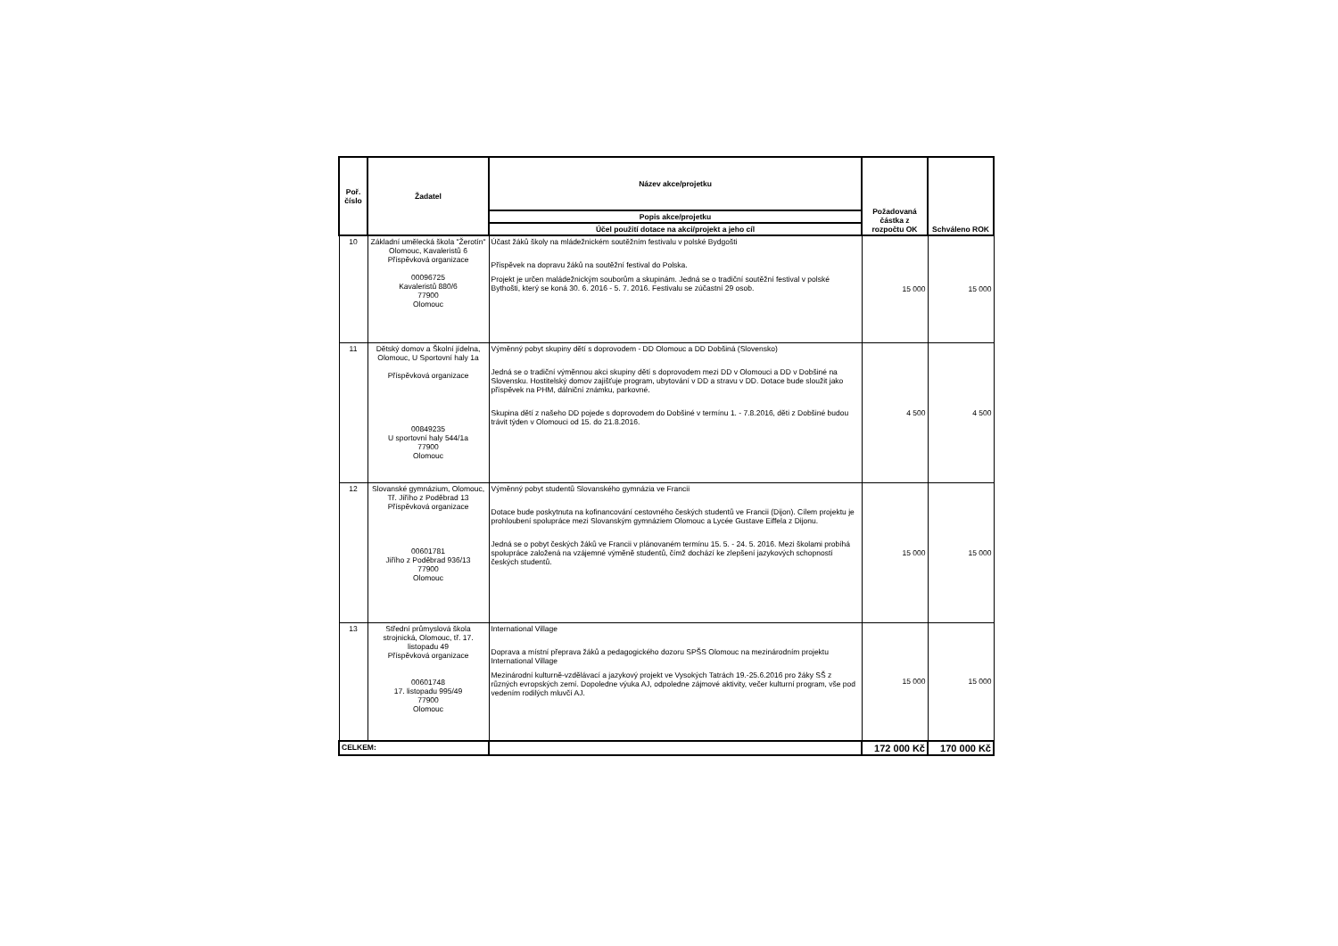| Poř. číslo | Žadatel | Název akce/projetku | Požadovaná částka z rozpočtu OK | Schváleno ROK |
| --- | --- | --- | --- | --- |
| | | Popis akce/projetku | | |
| | | Účel použití dotace na akci/projekt a jeho cíl | | |
| 10 | Základní umělecká škola "Žerotín" Olomouc, Kavaleristů 6 Příspěvková organizace 00096725 Kavaleristů 880/6 77900 Olomouc | Účast žáků školy na mládežnickém soutěžním festivalu v polské Bydgošti Příspěvek na dopravu žáků na soutěžní festival do Polska. Projekt je určen maládežnickým souborům a skupinám. Jedná se o tradiční soutěžní festival v polské Bythošti, který se koná 30. 6. 2016 - 5. 7. 2016. Festivalu se zúčastní 29 osob. | 15 000 | 15 000 |
| 11 | Dětský domov a Školní jídelna, Olomouc, U Sportovní haly 1a Příspěvková organizace 00849235 U sportovní haly 544/1a 77900 Olomouc | Výměnný pobyt skupiny dětí s doprovodem - DD Olomouc a DD Dobšiná (Slovensko) Jedná se o tradiční výměnnou akci skupiny dětí s doprovodem mezi DD v Olomouci a DD v Dobšiné na Slovensku. Hostitelský domov zajišťuje program, ubytování v DD a stravu v DD. Dotace bude sloužit jako příspěvek na PHM, dálniční známku, parkovné. Skupina dětí z našeho DD pojede s doprovodem do Dobšiné v termínu 1. - 7.8.2016, děti z Dobšiné budou trávit týden v Olomouci od 15. do 21.8.2016. | 4 500 | 4 500 |
| 12 | Slovanské gymnázium, Olomouc, Tř. Jiřího z Poděbrad 13 Příspěvková organizace 00601781 Jiřího z Poděbrad 936/13 77900 Olomouc | Výměnný pobyt studentů Slovanského gymnázia ve Francii Dotace bude poskytnuta na kofinancování cestovného českých studentů ve Francii (Dijon). Cílem projektu je prohloubení spolupráce mezi Slovanským gymnáziem Olomouc a Lycée Gustave Eiffela z Dijonu. Jedná se o pobyt českých žáků ve Francii v plánovaném termínu 15. 5. - 24. 5. 2016. Mezi školami probíhá spolupráce založená na vzájemné výměně studentů, čímž dochází ke zlepšení jazykových schopností českých studentů. | 15 000 | 15 000 |
| 13 | Střední průmyslová škola strojnická, Olomouc, tř. 17. listopadu 49 Příspěvková organizace 00601748 17. listopadu 995/49 77900 Olomouc | International Village Doprava a místní přeprava žáků a pedagogického dozoru SPŠS Olomouc na mezinárodním projektu International Village Mezinárodní kulturně-vzdělávací a jazykový projekt ve Vysokých Tatrách 19.-25.6.2016 pro žáky SŠ z různých evropských zemí. Dopoledne výuka AJ, odpoledne zájmové aktivity, večer kulturní program, vše pod vedením rodilých mluvčí AJ. | 15 000 | 15 000 |
| CELKEM: | | | 172 000 Kč | 170 000 Kč |